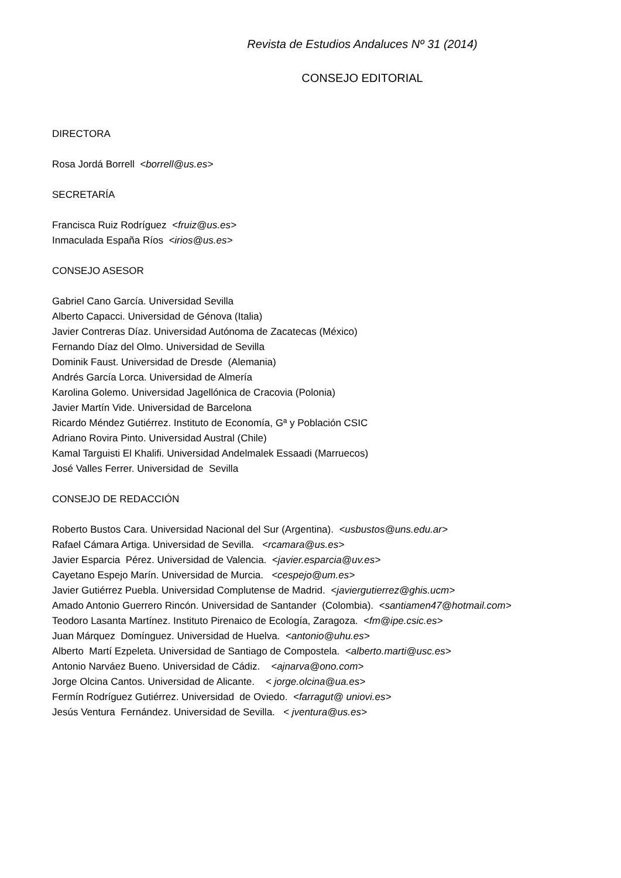Revista de Estudios Andaluces Nº 31 (2014)
CONSEJO EDITORIAL
DIRECTORA
Rosa Jordá Borrell <borrell@us.es>
SECRETARÍA
Francisca Ruiz Rodríguez <fruiz@us.es>
Inmaculada España Ríos <irios@us.es>
CONSEJO ASESOR
Gabriel Cano García. Universidad Sevilla
Alberto Capacci. Universidad de Génova (Italia)
Javier Contreras Díaz. Universidad Autónoma de Zacatecas (México)
Fernando Díaz del Olmo. Universidad de Sevilla
Dominik Faust. Universidad de Dresde (Alemania)
Andrés García Lorca. Universidad de Almería
Karolina Golemo. Universidad Jagellónica de Cracovia (Polonia)
Javier Martín Vide. Universidad de Barcelona
Ricardo Méndez Gutiérrez. Instituto de Economía, Gª y Población CSIC
Adriano Rovira Pinto. Universidad Austral (Chile)
Kamal Targuisti El Khalifi. Universidad Andelmalek Essaadi (Marruecos)
José Valles Ferrer. Universidad de Sevilla
CONSEJO DE REDACCIÓN
Roberto Bustos Cara. Universidad Nacional del Sur (Argentina). <usbustos@uns.edu.ar>
Rafael Cámara Artiga. Universidad de Sevilla. <rcamara@us.es>
Javier Esparcia Pérez. Universidad de Valencia. <javier.esparcia@uv.es>
Cayetano Espejo Marín. Universidad de Murcia. <cespejo@um.es>
Javier Gutiérrez Puebla. Universidad Complutense de Madrid. <javiergutierrez@ghis.ucm>
Amado Antonio Guerrero Rincón. Universidad de Santander (Colombia). <santiamen47@hotmail.com>
Teodoro Lasanta Martínez. Instituto Pirenaico de Ecología, Zaragoza. <fm@ipe.csic.es>
Juan Márquez Domínguez. Universidad de Huelva. <antonio@uhu.es>
Alberto Martí Ezpeleta. Universidad de Santiago de Compostela. <alberto.marti@usc.es>
Antonio Narváez Bueno. Universidad de Cádiz. <ajnarva@ono.com>
Jorge Olcina Cantos. Universidad de Alicante. < jorge.olcina@ua.es>
Fermín Rodríguez Gutiérrez. Universidad de Oviedo. <farragut@ uniovi.es>
Jesús Ventura Fernández. Universidad de Sevilla. < jventura@us.es>